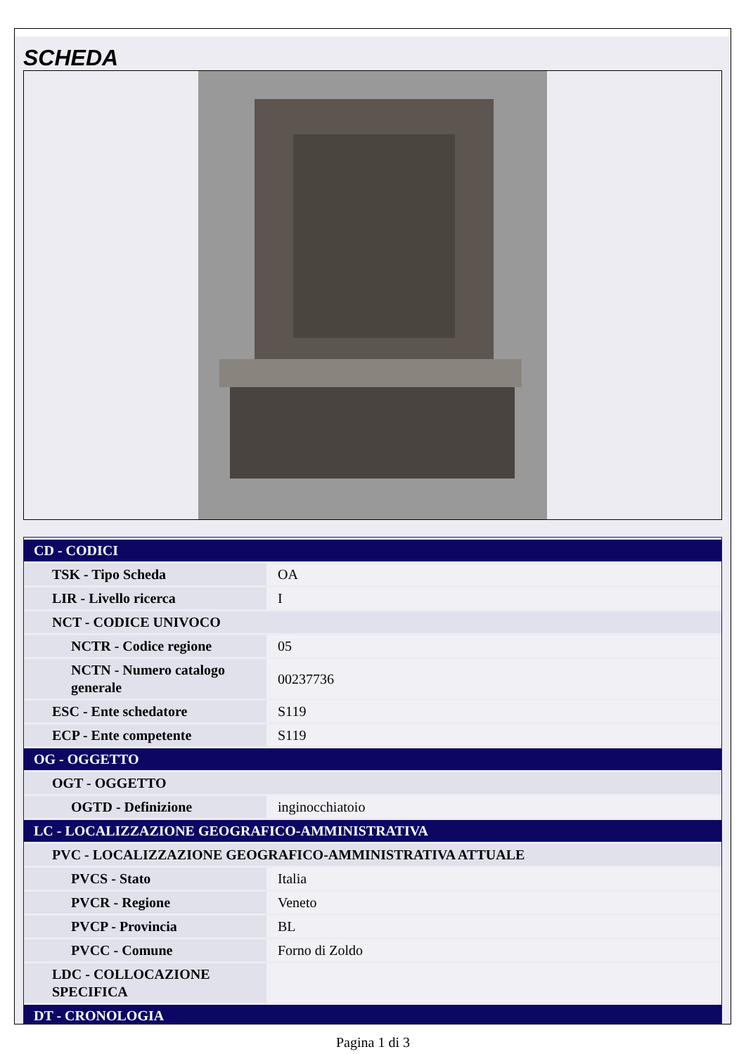SCHEDA
| CD - CODICI | |
| TSK - Tipo Scheda | OA |
| LIR - Livello ricerca | I |
| NCT - CODICE UNIVOCO | |
| NCTR - Codice regione | 05 |
| NCTN - Numero catalogo generale | 00237736 |
| ESC - Ente schedatore | S119 |
| ECP - Ente competente | S119 |
| OG - OGGETTO | |
| OGT - OGGETTO | |
| OGTD - Definizione | inginocchiatoio |
| LC - LOCALIZZAZIONE GEOGRAFICO-AMMINISTRATIVA | |
| PVC - LOCALIZZAZIONE GEOGRAFICO-AMMINISTRATIVA ATTUALE | |
| PVCS - Stato | Italia |
| PVCR - Regione | Veneto |
| PVCP - Provincia | BL |
| PVCC - Comune | Forno di Zoldo |
| LDC - COLLOCAZIONE SPECIFICA | |
| DT - CRONOLOGIA | |
Pagina 1 di 3